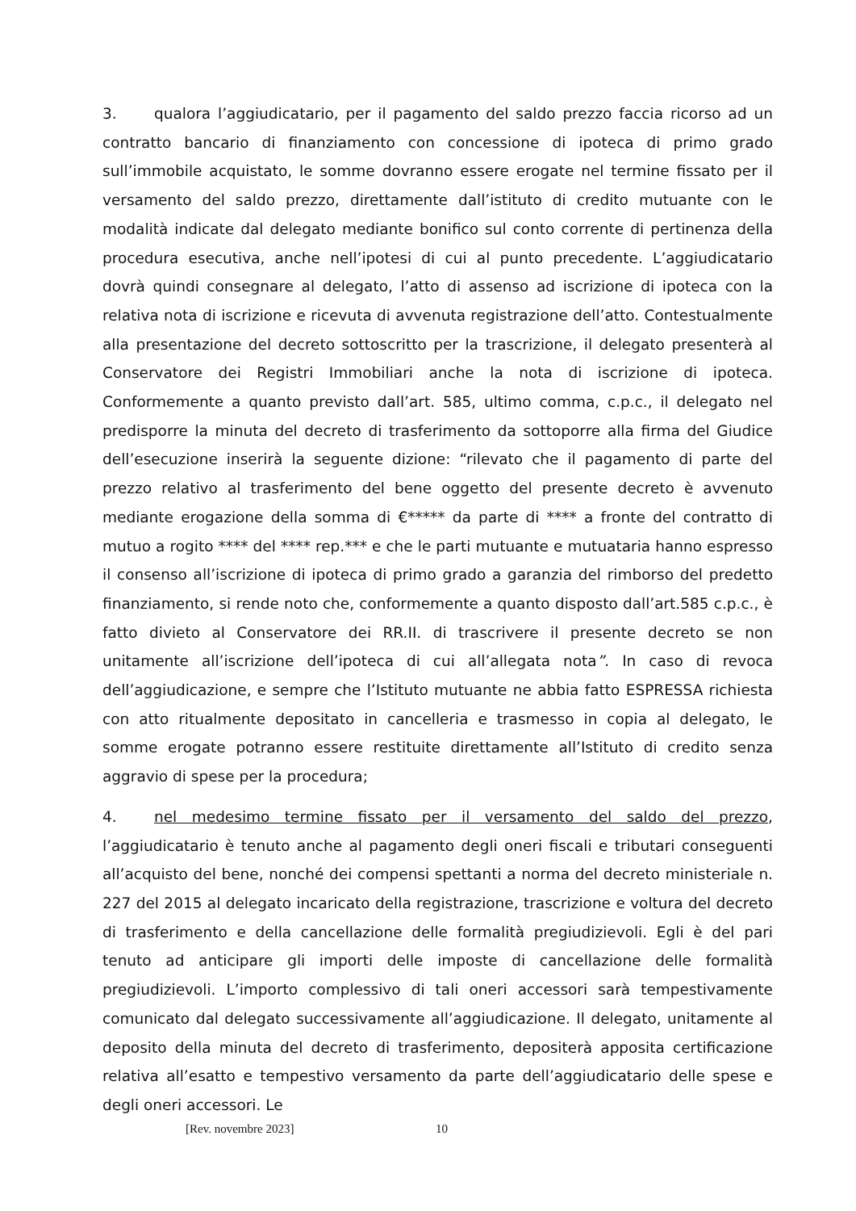3. qualora l’aggiudicatario, per il pagamento del saldo prezzo faccia ricorso ad un contratto bancario di finanziamento con concessione di ipoteca di primo grado sull’immobile acquistato, le somme dovranno essere erogate nel termine fissato per il versamento del saldo prezzo, direttamente dall’istituto di credito mutuante con le modalità indicate dal delegato mediante bonifico sul conto corrente di pertinenza della procedura esecutiva, anche nell’ipotesi di cui al punto precedente. L’aggiudicatario dovrà quindi consegnare al delegato, l’atto di assenso ad iscrizione di ipoteca con la relativa nota di iscrizione e ricevuta di avvenuta registrazione dell’atto. Contestualmente alla presentazione del decreto sottoscritto per la trascrizione, il delegato presenterà al Conservatore dei Registri Immobiliari anche la nota di iscrizione di ipoteca. Conformemente a quanto previsto dall’art. 585, ultimo comma, c.p.c., il delegato nel predisporre la minuta del decreto di trasferimento da sottoporre alla firma del Giudice dell’esecuzione inserirà la seguente dizione: “rilevato che il pagamento di parte del prezzo relativo al trasferimento del bene oggetto del presente decreto è avvenuto mediante erogazione della somma di €***** da parte di **** a fronte del contratto di mutuo a rogito **** del **** rep.*** e che le parti mutuante e mutuataria hanno espresso il consenso all’iscrizione di ipoteca di primo grado a garanzia del rimborso del predetto finanziamento, si rende noto che, conformemente a quanto disposto dall’art.585 c.p.c., è fatto divieto al Conservatore dei RR.II. di trascrivere il presente decreto se non unitamente all’iscrizione dell’ipoteca di cui all’allegata nota”. In caso di revoca dell’aggiudicazione, e sempre che l’Istituto mutuante ne abbia fatto ESPRESSA richiesta con atto ritualmente depositato in cancelleria e trasmesso in copia al delegato, le somme erogate potranno essere restituite direttamente all’Istituto di credito senza aggravio di spese per la procedura;
4. nel medesimo termine fissato per il versamento del saldo del prezzo, l’aggiudicatario è tenuto anche al pagamento degli oneri fiscali e tributari conseguenti all’acquisto del bene, nonché dei compensi spettanti a norma del decreto ministeriale n. 227 del 2015 al delegato incaricato della registrazione, trascrizione e voltura del decreto di trasferimento e della cancellazione delle formalità pregiudizievoli. Egli è del pari tenuto ad anticipare gli importi delle imposte di cancellazione delle formalità pregiudizievoli. L’importo complessivo di tali oneri accessori sarà tempestivamente comunicato dal delegato successivamente all’aggiudicazione. Il delegato, unitamente al deposito della minuta del decreto di trasferimento, depositerà apposita certificazione relativa all’esatto e tempestivo versamento da parte dell’aggiudicatario delle spese e degli oneri accessori. Le
[Rev. novembre 2023] 10